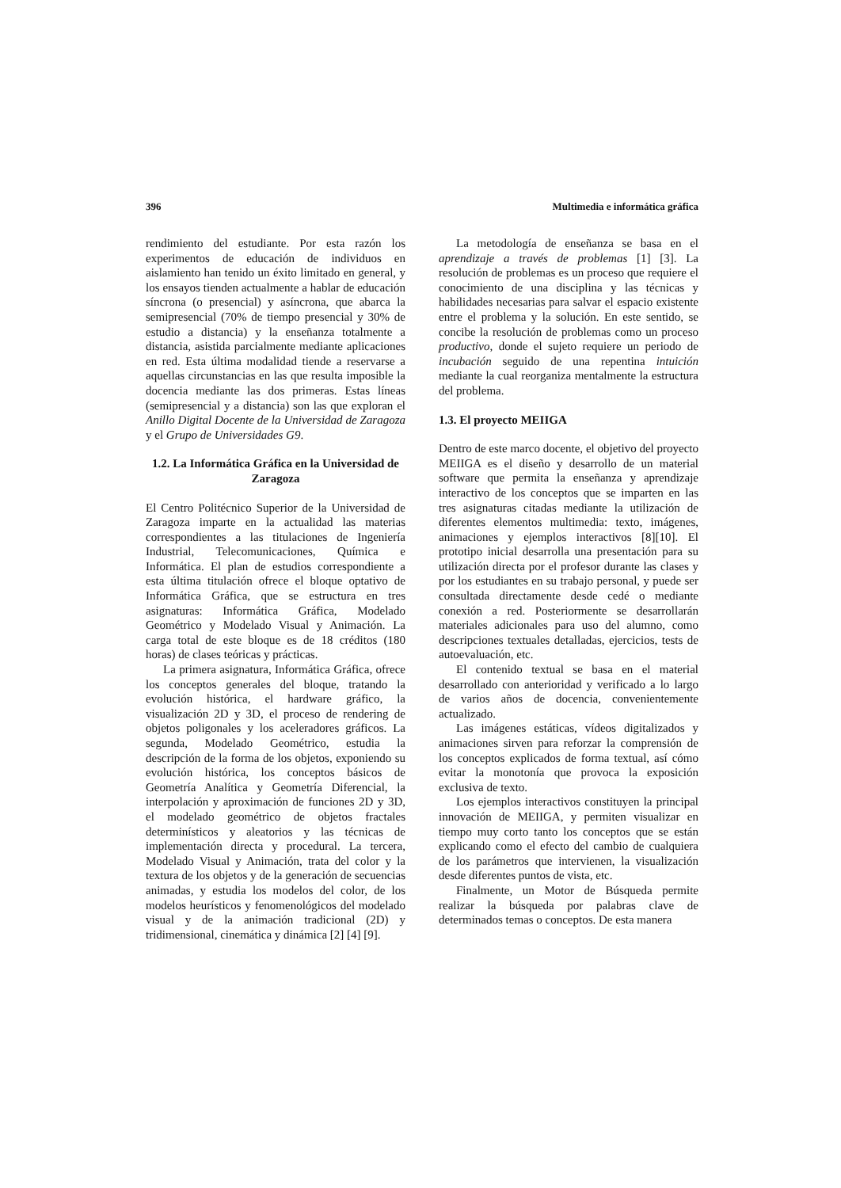396 Multimedia e informática gráfica
rendimiento del estudiante. Por esta razón los experimentos de educación de individuos en aislamiento han tenido un éxito limitado en general, y los ensayos tienden actualmente a hablar de educación síncrona (o presencial) y asíncrona, que abarca la semipresencial (70% de tiempo presencial y 30% de estudio a distancia) y la enseñanza totalmente a distancia, asistida parcialmente mediante aplicaciones en red. Esta última modalidad tiende a reservarse a aquellas circunstancias en las que resulta imposible la docencia mediante las dos primeras. Estas líneas (semipresencial y a distancia) son las que exploran el Anillo Digital Docente de la Universidad de Zaragoza y el Grupo de Universidades G9.
1.2. La Informática Gráfica en la Universidad de Zaragoza
El Centro Politécnico Superior de la Universidad de Zaragoza imparte en la actualidad las materias correspondientes a las titulaciones de Ingeniería Industrial, Telecomunicaciones, Química e Informática. El plan de estudios correspondiente a esta última titulación ofrece el bloque optativo de Informática Gráfica, que se estructura en tres asignaturas: Informática Gráfica, Modelado Geométrico y Modelado Visual y Animación. La carga total de este bloque es de 18 créditos (180 horas) de clases teóricas y prácticas.
La primera asignatura, Informática Gráfica, ofrece los conceptos generales del bloque, tratando la evolución histórica, el hardware gráfico, la visualización 2D y 3D, el proceso de rendering de objetos poligonales y los aceleradores gráficos. La segunda, Modelado Geométrico, estudia la descripción de la forma de los objetos, exponiendo su evolución histórica, los conceptos básicos de Geometría Analítica y Geometría Diferencial, la interpolación y aproximación de funciones 2D y 3D, el modelado geométrico de objetos fractales determinísticos y aleatorios y las técnicas de implementación directa y procedural. La tercera, Modelado Visual y Animación, trata del color y la textura de los objetos y de la generación de secuencias animadas, y estudia los modelos del color, de los modelos heurísticos y fenomenológicos del modelado visual y de la animación tradicional (2D) y tridimensional, cinemática y dinámica [2] [4] [9].
La metodología de enseñanza se basa en el aprendizaje a través de problemas [1] [3]. La resolución de problemas es un proceso que requiere el conocimiento de una disciplina y las técnicas y habilidades necesarias para salvar el espacio existente entre el problema y la solución. En este sentido, se concibe la resolución de problemas como un proceso productivo, donde el sujeto requiere un periodo de incubación seguido de una repentina intuición mediante la cual reorganiza mentalmente la estructura del problema.
1.3. El proyecto MEIIGA
Dentro de este marco docente, el objetivo del proyecto MEIIGA es el diseño y desarrollo de un material software que permita la enseñanza y aprendizaje interactivo de los conceptos que se imparten en las tres asignaturas citadas mediante la utilización de diferentes elementos multimedia: texto, imágenes, animaciones y ejemplos interactivos [8][10]. El prototipo inicial desarrolla una presentación para su utilización directa por el profesor durante las clases y por los estudiantes en su trabajo personal, y puede ser consultada directamente desde cedé o mediante conexión a red. Posteriormente se desarrollarán materiales adicionales para uso del alumno, como descripciones textuales detalladas, ejercicios, tests de autoevaluación, etc.
El contenido textual se basa en el material desarrollado con anterioridad y verificado a lo largo de varios años de docencia, convenientemente actualizado.
Las imágenes estáticas, vídeos digitalizados y animaciones sirven para reforzar la comprensión de los conceptos explicados de forma textual, así cómo evitar la monotonía que provoca la exposición exclusiva de texto.
Los ejemplos interactivos constituyen la principal innovación de MEIIGA, y permiten visualizar en tiempo muy corto tanto los conceptos que se están explicando como el efecto del cambio de cualquiera de los parámetros que intervienen, la visualización desde diferentes puntos de vista, etc.
Finalmente, un Motor de Búsqueda permite realizar la búsqueda por palabras clave de determinados temas o conceptos. De esta manera